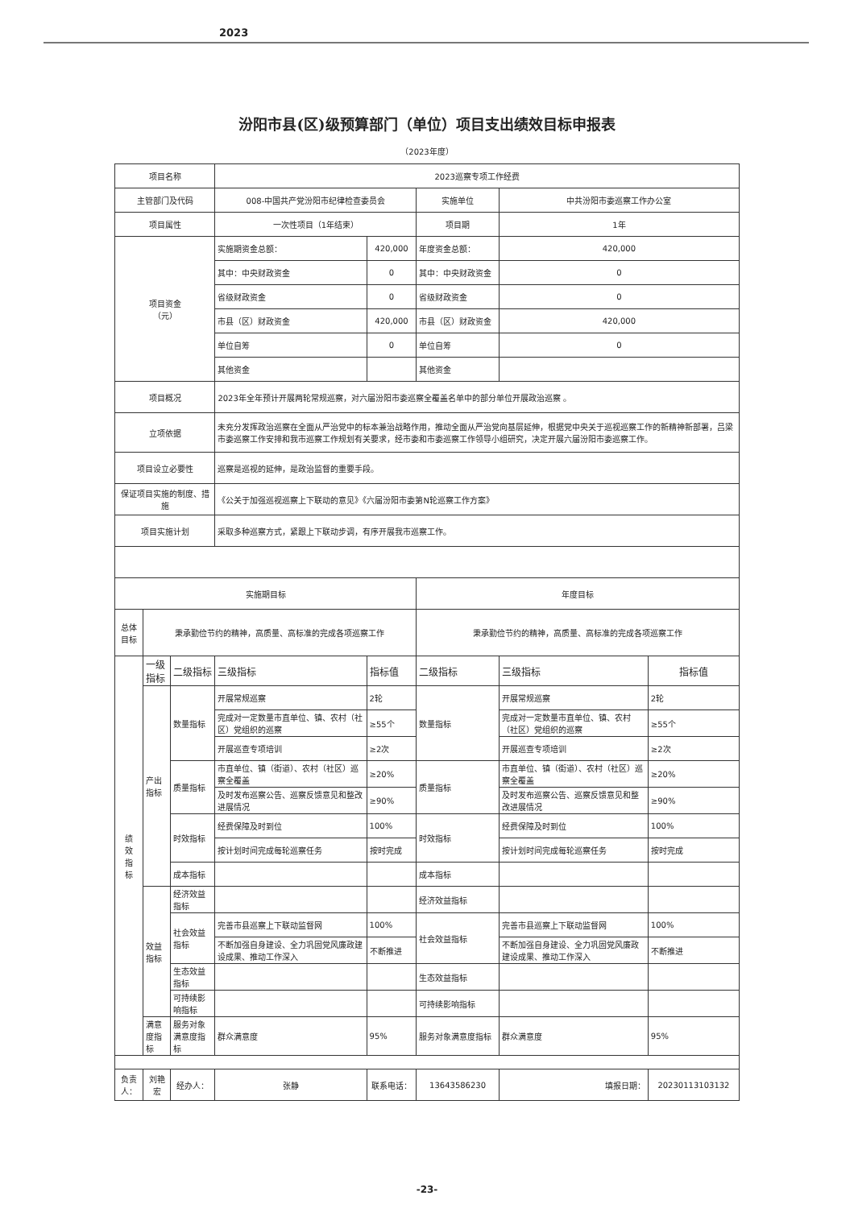2023
汾阳市县(区)级预算部门（单位）项目支出绩效目标申报表
（2023年度）
| 项目名称 | | | 2023巡察专项工作经费 | | | | | |
| 主管部门及代码 | | | 008-中国共产党汾阳市纪律检查委员会 | | 实施单位 | 中共汾阳市委巡察工作办公室 | | |
| 项目属性 | | | 一次性项目（1年结束） | | 项目期 | 1年 | | |
| 项目资金 （元） | | | 实施期资金总额： | 420,000 | 年度资金总额： | 420,000 | | |
| | | | 其中：中央财政资金 | 0 | 其中：中央财政资金 | 0 | | |
| | | | 省级财政资金 | 0 | 省级财政资金 | 0 | | |
| | | | 市县（区）财政资金 | 420,000 | 市县（区）财政资金 | 420,000 | | |
| | | | 单位自筹 | 0 | 单位自筹 | 0 | | |
| | | | 其他资金 | | 其他资金 | | | |
| 项目概况 | | | 2023年全年预计开展两轮常规巡察，对六届汾阳市委巡察全覆盖名单中的部分单位开展政治巡察 。 | | | | | |
| 立项依据 | | | 未充分发挥政治巡察在全面从严治党中的标本兼治战略作用，推动全面从严治党向基层延伸，根据党中央关于巡视巡察工作的新精神新部署，吕梁市委巡察工作安排和我市巡察工作规划有关要求，经市委和市委巡察工作领导小组研究，决定开展六届汾阳市委巡察工作。 | | | | | |
| 项目设立必要性 | | | 巡察是巡视的延伸，是政治监督的重要手段。 | | | | | |
| 保证项目实施的制度、措施 | | | 《公关于加强巡视巡察上下联动的意见》《六届汾阳市委第N轮巡察工作方案》 | | | | | |
| 项目实施计划 | | | 采取多种巡察方式，紧跟上下联动步调，有序开展我市巡察工作。 | | | | | |
| 实施期目标 | | | | | 年度目标 | | | |
| 总体目标 | 秉承勤俭节约的精神，高质量、高标准的完成各项巡察工作 | | | | 秉承勤俭节约的精神，高质量、高标准的完成各项巡察工作 | | | |
| 绩 效 指 标 | 一级指标 | 二级指标 | 三级指标 | 指标值 | 二级指标 | 三级指标 | 指标值 | |
| | 产出指标 | 数量指标 | 开展常规巡察 | 2轮 | 数量指标 | 开展常规巡察 | 2轮 | |
| | | | 完成对一定数量市直单位、镇、农村（社区）党组织的巡察 | ≥55个 | | 完成对一定数量市直单位、镇、农村（社区）党组织的巡察 | ≥55个 | |
| | | | 开展巡查专项培训 | ≥2次 | | 开展巡查专项培训 | ≥2次 | |
| | | 质量指标 | 市直单位、镇（街道）、农村（社区）巡察全覆盖 | ≥20% | 质量指标 | 市直单位、镇（街道）、农村（社区）巡察全覆盖 | ≥20% | |
| | | | 及时发布巡察公告、巡察反馈意见和整改进展情况 | ≥90% | | 及时发布巡察公告、巡察反馈意见和整改进展情况 | ≥90% | |
| | | 时效指标 | 经费保障及时到位 | 100% | 时效指标 | 经费保障及时到位 | 100% | |
| | | | 按计划时间完成每轮巡察任务 | 按时完成 | | 按计划时间完成每轮巡察任务 | 按时完成 | |
| | | 成本指标 | | | 成本指标 | | | |
| | 效益指标 | 经济效益指标 | | | 经济效益指标 | | | |
| | | 社会效益指标 | 完善市县巡察上下联动监督网 | 100% | 社会效益指标 | 完善市县巡察上下联动监督网 | 100% | |
| | | | 不断加强自身建设、全力巩固党风廉政建设成果、推动工作深入 | 不断推进 | | 不断加强自身建设、全力巩固党风廉政建设成果、推动工作深入 | 不断推进 | |
| | | 生态效益指标 | | | 生态效益指标 | | | |
| | | 可持续影响指标 | | | 可持续影响指标 | | | |
| | 满意度指标 | 服务对象满意度指标 | 群众满意度 | 95% | 服务对象满意度指标 | 群众满意度 | 95% | |
| 负责人： | 刘艳宏 | 经办人： | 张静 | 联系电话： | 13643586230 | 填报日期： | | 20230113103132 |
-23-